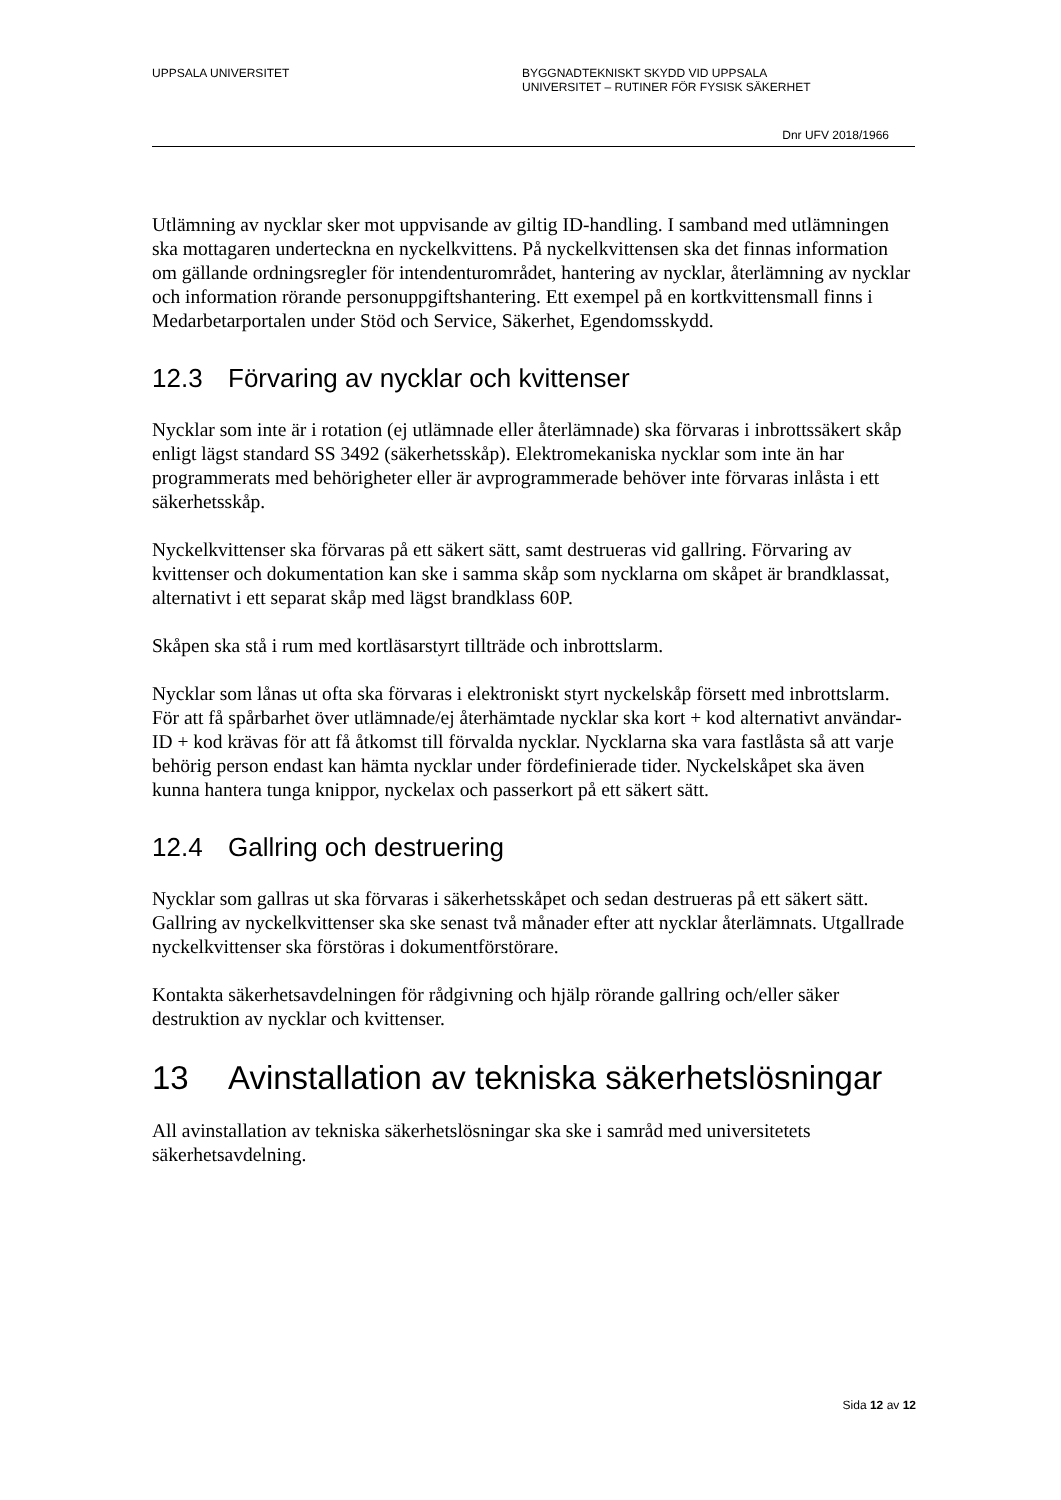UPPSALA UNIVERSITET BYGGNADTEKNISKT SKYDD VID UPPSALA
UNIVERSITET – RUTINER FÖR FYSISK SÄKERHET
Dnr UFV 2018/1966
Utlämning av nycklar sker mot uppvisande av giltig ID-handling. I samband med utlämningen ska mottagaren underteckna en nyckelkvittens. På nyckelkvittensen ska det finnas information om gällande ordningsregler för intendenturområdet, hantering av nycklar, återlämning av nycklar och information rörande personuppgiftshantering. Ett exempel på en kortkvittensmall finns i Medarbetarportalen under Stöd och Service, Säkerhet, Egendomsskydd.
12.3 Förvaring av nycklar och kvittenser
Nycklar som inte är i rotation (ej utlämnade eller återlämnade) ska förvaras i inbrottssäkert skåp enligt lägst standard SS 3492 (säkerhetsskåp). Elektromekaniska nycklar som inte än har programmerats med behörigheter eller är avprogrammerade behöver inte förvaras inlåsta i ett säkerhetsskåp.
Nyckelkvittenser ska förvaras på ett säkert sätt, samt destrueras vid gallring. Förvaring av kvittenser och dokumentation kan ske i samma skåp som nycklarna om skåpet är brandklassat, alternativt i ett separat skåp med lägst brandklass 60P.
Skåpen ska stå i rum med kortläsarstyrt tillträde och inbrottslarm.
Nycklar som lånas ut ofta ska förvaras i elektroniskt styrt nyckelskåp försett med inbrottslarm. För att få spårbarhet över utlämnade/ej återhämtade nycklar ska kort + kod alternativt användar-ID + kod krävas för att få åtkomst till förvalda nycklar. Nycklarna ska vara fastlåsta så att varje behörig person endast kan hämta nycklar under fördefinierade tider. Nyckelskåpet ska även kunna hantera tunga knippor, nyckelax och passerkort på ett säkert sätt.
12.4 Gallring och destruering
Nycklar som gallras ut ska förvaras i säkerhetsskåpet och sedan destrueras på ett säkert sätt. Gallring av nyckelkvittenser ska ske senast två månader efter att nycklar återlämnats. Utgallrade nyckelkvittenser ska förstöras i dokumentförstörare.
Kontakta säkerhetsavdelningen för rådgivning och hjälp rörande gallring och/eller säker destruktion av nycklar och kvittenser.
13 Avinstallation av tekniska säkerhetslösningar
All avinstallation av tekniska säkerhetslösningar ska ske i samråd med universitetets säkerhetsavdelning.
Sida 12 av 12